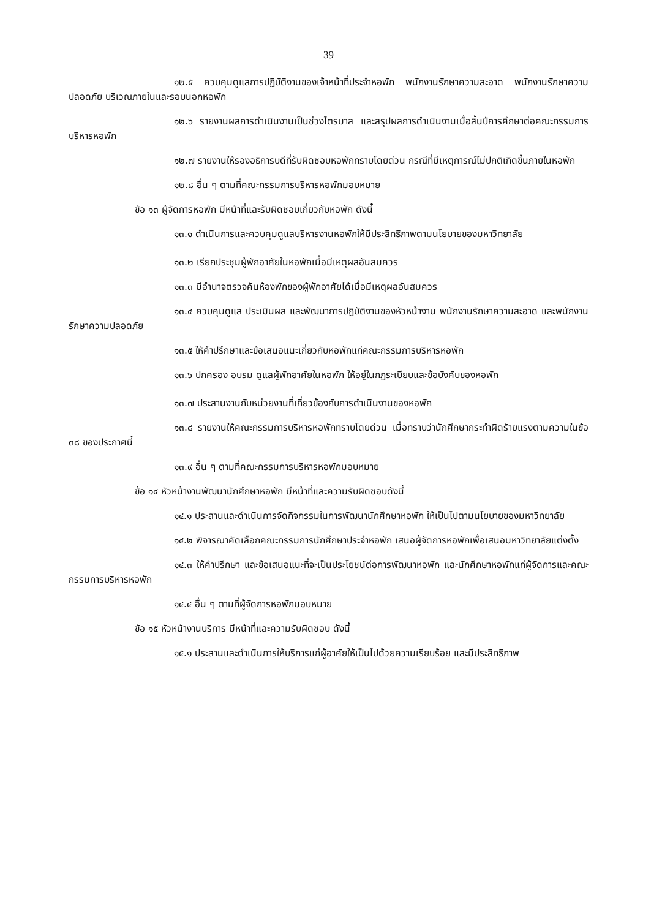39
๑๒.๕ ควบคุมดูแลการปฏิบัติงานของเจ้าหน้าที่ประจำหอพัก พนักงานรักษาความสะอาด พนักงานรักษาความปลอดภัย บริเวณภายในและรอบนอกหอพัก
๑๒.๖ รายงานผลการดำเนินงานเป็นช่วงไตรมาส และสรุปผลการดำเนินงานเมื่อสิ้นปีการศึกษาต่อคณะกรรมการบริหารหอพัก
๑๒.๗ รายงานให้รองอธิการบดีที่รับผิดชอบหอพักทราบโดยด่วน กรณีที่มีเหตุการณ์ไม่ปกติเกิดขึ้นภายในหอพัก
๑๒.๘ อื่น ๆ ตามที่คณะกรรมการบริหารหอพักมอบหมาย
ข้อ ๑๓ ผู้จัดการหอพัก มีหน้าที่และรับผิดชอบเกี่ยวกับหอพัก ดังนี้
๑๓.๑ ดำเนินการและควบคุมดูแลบริหารงานหอพักให้มีประสิทธิภาพตามนโยบายของมหาวิทยาลัย
๑๓.๒ เรียกประชุมผู้พักอาศัยในหอพักเมื่อมีเหตุผลอันสมควร
๑๓.๓ มีอำนาจตรวจค้นห้องพักของผู้พักอาศัยได้เมื่อมีเหตุผลอันสมควร
๑๓.๔ ควบคุมดูแล ประเมินผล และพัฒนาการปฏิบัติงานของหัวหน้างาน พนักงานรักษาความสะอาด และพนักงานรักษาความปลอดภัย
๑๓.๕ ให้คำปรึกษาและข้อเสนอแนะเกี่ยวกับหอพักแก่คณะกรรมการบริหารหอพัก
๑๓.๖ ปกครอง อบรม ดูแลผู้พักอาศัยในหอพัก ให้อยู่ในกฎระเบียบและข้อบังคับของหอพัก
๑๓.๗ ประสานงานกับหน่วยงานที่เกี่ยวข้องกับการดำเนินงานของหอพัก
๑๓.๘ รายงานให้คณะกรรมการบริหารหอพักทราบโดยด่วน เมื่อทราบว่านักศึกษากระทำผิดร้ายแรงตามความในข้อ ๓๘ ของประกาศนี้
๑๓.๙ อื่น ๆ ตามที่คณะกรรมการบริหารหอพักมอบหมาย
ข้อ ๑๔ หัวหน้างานพัฒนานักศึกษาหอพัก มีหน้าที่และความรับผิดชอบดังนี้
๑๔.๑ ประสานและดำเนินการจัดกิจกรรมในการพัฒนานักศึกษาหอพัก ให้เป็นไปตามนโยบายของมหาวิทยาลัย
๑๔.๒ พิจารณาคัดเลือกคณะกรรมการนักศึกษาประจำหอพัก เสนอผู้จัดการหอพักเพื่อเสนอมหาวิทยาลัยแต่งตั้ง
๑๔.๓ ให้คำปรึกษา และข้อเสนอแนะที่จะเป็นประโยชน์ต่อการพัฒนาหอพัก และนักศึกษาหอพักแก่ผู้จัดการและคณะกรรมการบริหารหอพัก
๑๔.๔ อื่น ๆ ตามที่ผู้จัดการหอพักมอบหมาย
ข้อ ๑๕ หัวหน้างานบริการ มีหน้าที่และความรับผิดชอบ ดังนี้
๑๕.๑ ประสานและดำเนินการให้บริการแก่ผู้อาศัยให้เป็นไปด้วยความเรียบร้อย และมีประสิทธิภาพ